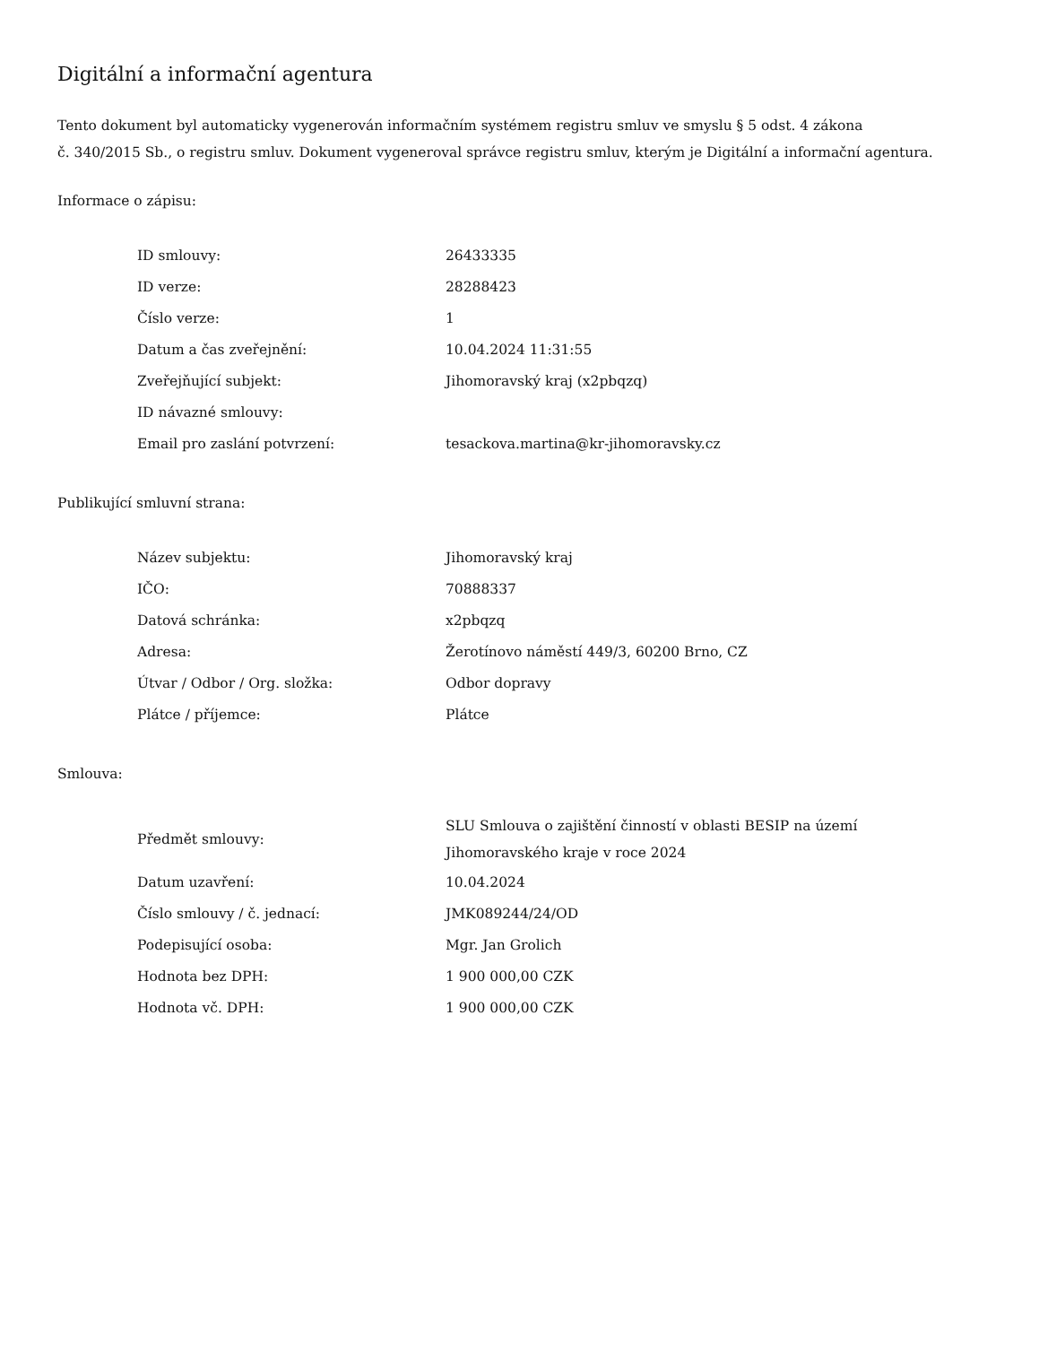Digitální a informační agentura
Tento dokument byl automaticky vygenerován informačním systémem registru smluv ve smyslu § 5 odst. 4 zákona
č. 340/2015 Sb., o registru smluv. Dokument vygeneroval správce registru smluv, kterým je Digitální a informační agentura.
Informace o zápisu:
| ID smlouvy: | 26433335 |
| ID verze: | 28288423 |
| Číslo verze: | 1 |
| Datum a čas zveřejnění: | 10.04.2024 11:31:55 |
| Zveřejňující subjekt: | Jihomoravský kraj (x2pbqzq) |
| ID návazné smlouvy: | |
| Email pro zaslání potvrzení: | tesackova.martina@kr-jihomoravsky.cz |
Publikující smluvní strana:
| Název subjektu: | Jihomoravský kraj |
| IČO: | 70888337 |
| Datová schránka: | x2pbqzq |
| Adresa: | Žerotínovo náměstí 449/3, 60200 Brno, CZ |
| Útvar / Odbor / Org. složka: | Odbor dopravy |
| Plátce / příjemce: | Plátce |
Smlouva:
| Předmět smlouvy: | SLU Smlouva o zajištění činností v oblasti BESIP na území Jihomoravského kraje v roce 2024 |
| Datum uzavření: | 10.04.2024 |
| Číslo smlouvy / č. jednací: | JMK089244/24/OD |
| Podepisující osoba: | Mgr. Jan Grolich |
| Hodnota bez DPH: | 1 900 000,00 CZK |
| Hodnota vč. DPH: | 1 900 000,00 CZK |